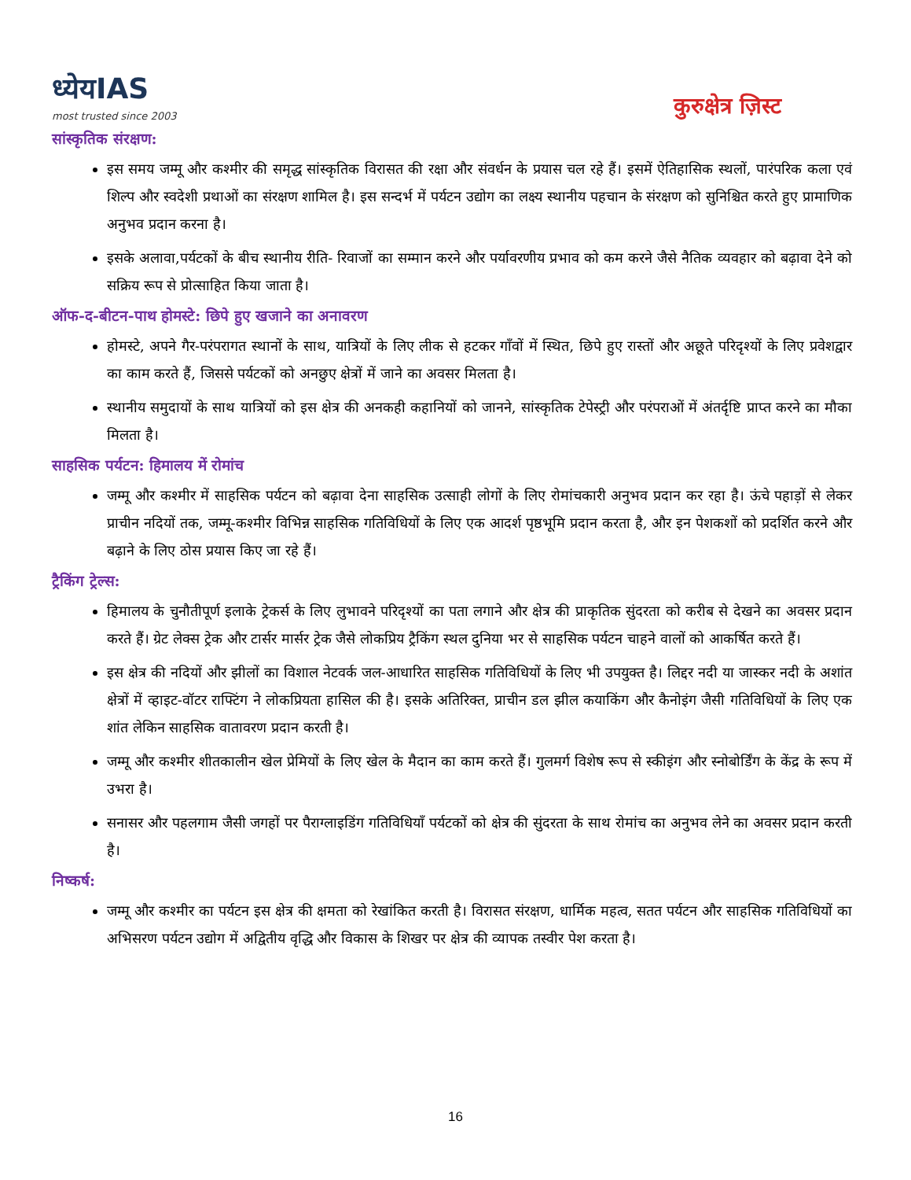ध्येयIAS
most trusted since 2003
कुरुक्षेत्र ज़िस्ट
सांस्कृतिक संरक्षण:
इस समय जम्मू और कश्मीर की समृद्ध सांस्कृतिक विरासत की रक्षा और संवर्धन के प्रयास चल रहे हैं। इसमें ऐतिहासिक स्थलों, पारंपरिक कला एवं शिल्प और स्वदेशी प्रथाओं का संरक्षण शामिल है। इस सन्दर्भ में पर्यटन उद्योग का लक्ष्य स्थानीय पहचान के संरक्षण को सुनिश्चित करते हुए प्रामाणिक अनुभव प्रदान करना है।
इसके अलावा,पर्यटकों के बीच स्थानीय रीति- रिवाजों का सम्मान करने और पर्यावरणीय प्रभाव को कम करने जैसे नैतिक व्यवहार को बढ़ावा देने को सक्रिय रूप से प्रोत्साहित किया जाता है।
ऑफ-द-बीटन-पाथ होमस्टे: छिपे हुए खजाने का अनावरण
होमस्टे, अपने गैर-परंपरागत स्थानों के साथ, यात्रियों के लिए लीक से हटकर गाँवों में स्थित, छिपे हुए रास्तों और अछूते परिदृश्यों के लिए प्रवेशद्वार का काम करते हैं, जिससे पर्यटकों को अनछुए क्षेत्रों में जाने का अवसर मिलता है।
स्थानीय समुदायों के साथ यात्रियों को इस क्षेत्र की अनकही कहानियों को जानने, सांस्कृतिक टेपेस्ट्री और परंपराओं में अंतर्दृष्टि प्राप्त करने का मौका मिलता है।
साहसिक पर्यटन: हिमालय में रोमांच
जम्मू और कश्मीर में साहसिक पर्यटन को बढ़ावा देना साहसिक उत्साही लोगों के लिए रोमांचकारी अनुभव प्रदान कर रहा है। ऊंचे पहाड़ों से लेकर प्राचीन नदियों तक, जम्मू-कश्मीर विभिन्न साहसिक गतिविधियों के लिए एक आदर्श पृष्ठभूमि प्रदान करता है, और इन पेशकशों को प्रदर्शित करने और बढ़ाने के लिए ठोस प्रयास किए जा रहे हैं।
ट्रैकिंग ट्रेल्स:
हिमालय के चुनौतीपूर्ण इलाके ट्रेकर्स के लिए लुभावने परिदृश्यों का पता लगाने और क्षेत्र की प्राकृतिक सुंदरता को करीब से देखने का अवसर प्रदान करते हैं। ग्रेट लेक्स ट्रेक और टार्सर मार्सर ट्रेक जैसे लोकप्रिय ट्रैकिंग स्थल दुनिया भर से साहसिक पर्यटन चाहने वालों को आकर्षित करते हैं।
इस क्षेत्र की नदियों और झीलों का विशाल नेटवर्क जल-आधारित साहसिक गतिविधियों के लिए भी उपयुक्त है। लिद्दर नदी या जास्कर नदी के अशांत क्षेत्रों में व्हाइट-वॉटर राफ्टिंग ने लोकप्रियता हासिल की है। इसके अतिरिक्त, प्राचीन डल झील कयाकिंग और कैनोइंग जैसी गतिविधियों के लिए एक शांत लेकिन साहसिक वातावरण प्रदान करती है।
जम्मू और कश्मीर शीतकालीन खेल प्रेमियों के लिए खेल के मैदान का काम करते हैं। गुलमर्ग विशेष रूप से स्कीइंग और स्नोबोर्डिंग के केंद्र के रूप में उभरा है।
सनासर और पहलगाम जैसी जगहों पर पैराग्लाइडिंग गतिविधियाँ पर्यटकों को क्षेत्र की सुंदरता के साथ रोमांच का अनुभव लेने का अवसर प्रदान करती है।
निष्कर्ष:
जम्मू और कश्मीर का पर्यटन इस क्षेत्र की क्षमता को रेखांकित करती है। विरासत संरक्षण, धार्मिक महत्व, सतत पर्यटन और साहसिक गतिविधियों का अभिसरण पर्यटन उद्योग में अद्वितीय वृद्धि और विकास के शिखर पर क्षेत्र की व्यापक तस्वीर पेश करता है।
16